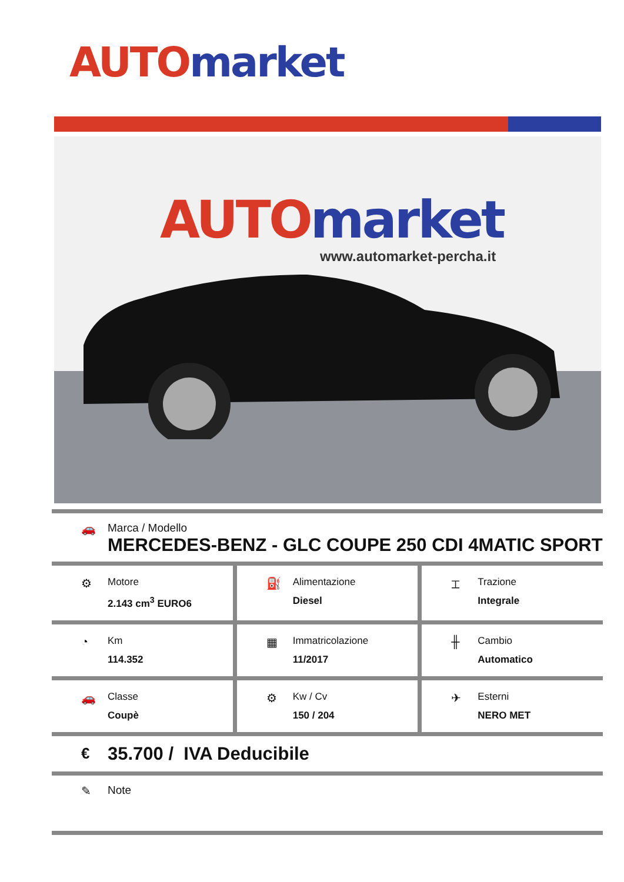AUTO market
AUTO market
www.automarket-percha.it
🚗 Marca / Modello
MERCEDES-BENZ - GLC COUPE 250 CDI 4MATIC SPORT
⚙
Motore
2.143 cm<sup>3</sup> EURO6
⛽
Alimentazione
Diesel
⌶
Trazione
Integrale
◔
Km
114.352
▦
Immatricolazione
11/2017
╫
Cambio
Automatico
🚗
Classe
Coupè
⚙
Kw / Cv
150 / 204
✈
Esterni
NERO MET
€
35.700 / IVA Deducibile
✎ Note